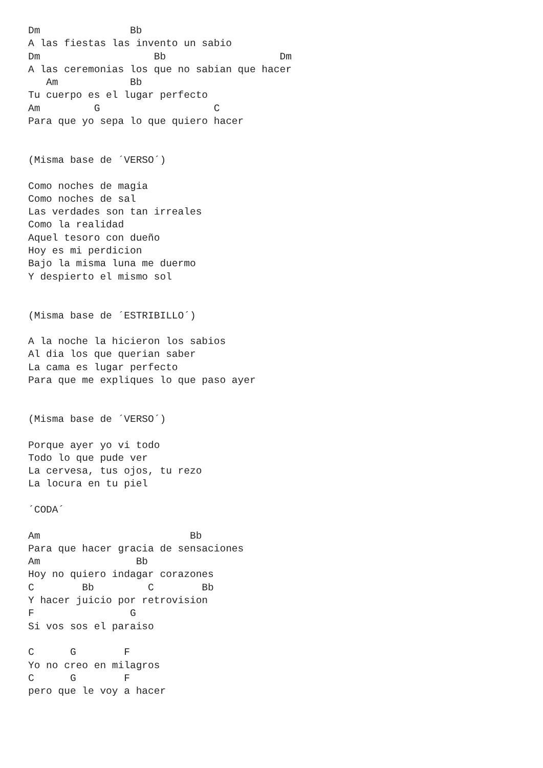Dm               Bb
A las fiestas las invento un sabio
Dm                   Bb                   Dm
A las ceremonias los que no sabian que hacer
   Am            Bb
Tu cuerpo es el lugar perfecto
Am         G                   C
Para que yo sepa lo que quiero hacer


(Misma base de ´VERSO´)

Como noches de magia
Como noches de sal
Las verdades son tan irreales
Como la realidad
Aquel tesoro con dueño
Hoy es mi perdicion
Bajo la misma luna me duermo
Y despierto el mismo sol


(Misma base de ´ESTRIBILLO´)

A la noche la hicieron los sabios
Al dia los que querian saber
La cama es lugar perfecto
Para que me expliques lo que paso ayer


(Misma base de ´VERSO´)

Porque ayer yo vi todo
Todo lo que pude ver
La cervesa, tus ojos, tu rezo
La locura en tu piel

´CODA´

Am                         Bb
Para que hacer gracia de sensaciones
Am                Bb
Hoy no quiero indagar corazones
C        Bb         C        Bb
Y hacer juicio por retrovision
F                G
Si vos sos el paraiso

C      G        F
Yo no creo en milagros
C      G        F
pero que le voy a hacer